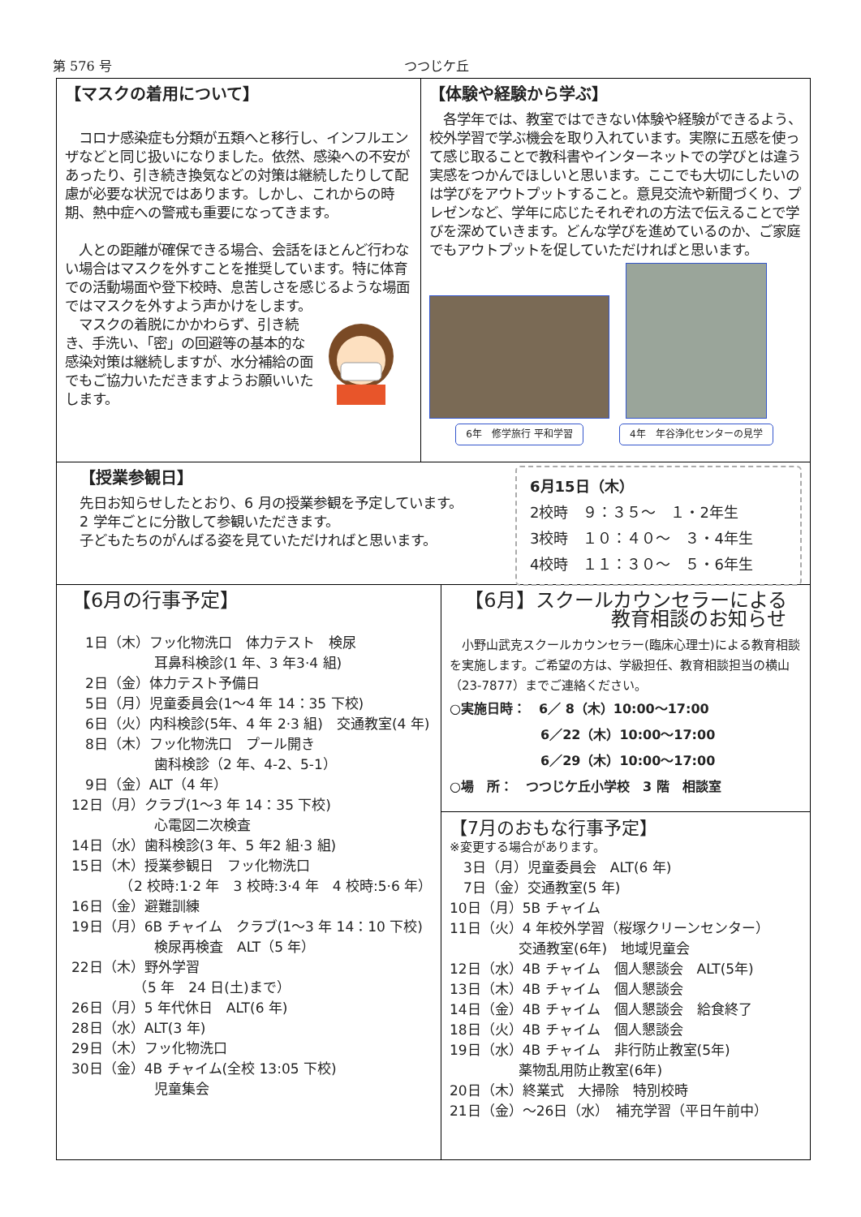第 576 号 つつじケ丘
【マスクの着用について】
　コロナ感染症も分類が五類へと移行し、インフルエンザなどと同じ扱いになりました。依然、感染への不安があったり、引き続き換気などの対策は継続したりして配慮が必要な状況ではあります。しかし、これからの時期、熱中症への警戒も重要になってきます。
　人との距離が確保できる場合、会話をほとんど行わない場合はマスクを外すことを推奨しています。特に体育での活動場面や登下校時、息苦しさを感じるような場面ではマスクを外すよう声かけをします。
　マスクの着脱にかかわらず、引き続き、手洗い、「密」の回避等の基本的な感染対策は継続しますが、水分補給の面でもご協力いただきますようお願いいたします。
【体験や経験から学ぶ】
　各学年では、教室ではできない体験や経験ができるよう、校外学習で学ぶ機会を取り入れています。実際に五感を使って感じ取ることで教科書やインターネットでの学びとは違う実感をつかんでほしいと思います。ここでも大切にしたいのは学びをアウトプットすること。意見交流や新聞づくり、プレゼンなど、学年に応じたそれぞれの方法で伝えることで学びを深めていきます。どんな学びを進めているのか、ご家庭でもアウトプットを促していただければと思います。
6年　修学旅行 平和学習
4年　年谷浄化センターの見学
【授業参観日】
先日お知らせしたとおり、6 月の授業参観を予定しています。
2 学年ごとに分散して参観いただきます。
子どもたちのがんばる姿を見ていただければと思います。
6月15日（木）
2校時　９：３５～　１・2年生
3校時　１０：４０～　３・4年生
4校時　１１：３０～　５・6年生
【6月の行事予定】
　1日（木）フッ化物洗口　体力テスト　検尿
　　　　　　耳鼻科検診(1 年、3 年3·4 組)
　2日（金）体力テスト予備日
　5日（月）児童委員会(1～4 年 14：35 下校)
　6日（火）内科検診(5年、4 年 2·3 組)　交通教室(4 年)
　8日（木）フッ化物洗口　プール開き
　　　　　　歯科検診（2 年、4-2、5-1）
　9日（金）ALT（4 年）
12日（月）クラブ(1～3 年 14：35 下校)
　　　　　　心電図二次検査
14日（水）歯科検診(3 年、5 年2 組·3 組)
15日（木）授業参観日　フッ化物洗口
　　　　（2 校時:1·2 年　3 校時:3·4 年　4 校時:5·6 年）
16日（金）避難訓練
19日（月）6B チャイム　クラブ(1～3 年 14：10 下校)
　　　　　　検尿再検査　ALT（5 年）
22日（木）野外学習
　　　　　（5 年　24 日(土)まで）
26日（月）5 年代休日　ALT(6 年)
28日（水）ALT(3 年)
29日（木）フッ化物洗口
30日（金）4B チャイム(全校 13:05 下校)
　　　　　　児童集会
【6月】スクールカウンセラーによる
教育相談のお知らせ
　小野山武克スクールカウンセラー(臨床心理士)による教育相談を実施します。ご希望の方は、学級担任、教育相談担当の横山（23-7877）までご連絡ください。
○実施日時：　6／ 8（木）10:00～17:00
　　　　　　　6／22（木）10:00～17:00
　　　　　　　6／29（木）10:00～17:00
○場　所：　つつじケ丘小学校　3 階　相談室
【7月のおもな行事予定】
※変更する場合があります。
　3日（月）児童委員会　ALT(6 年)
　7日（金）交通教室(5 年)
10日（月）5B チャイム
11日（火）4 年校外学習（桜塚クリーンセンター）
　　　　　交通教室(6年)　地域児童会
12日（水）4B チャイム　個人懇談会　ALT(5年)
13日（木）4B チャイム　個人懇談会
14日（金）4B チャイム　個人懇談会　給食終了
18日（火）4B チャイム　個人懇談会
19日（水）4B チャイム　非行防止教室(5年)
　　　　　薬物乱用防止教室(6年)
20日（木）終業式　大掃除　特別校時
21日（金）～26日（水）　補充学習（平日午前中）